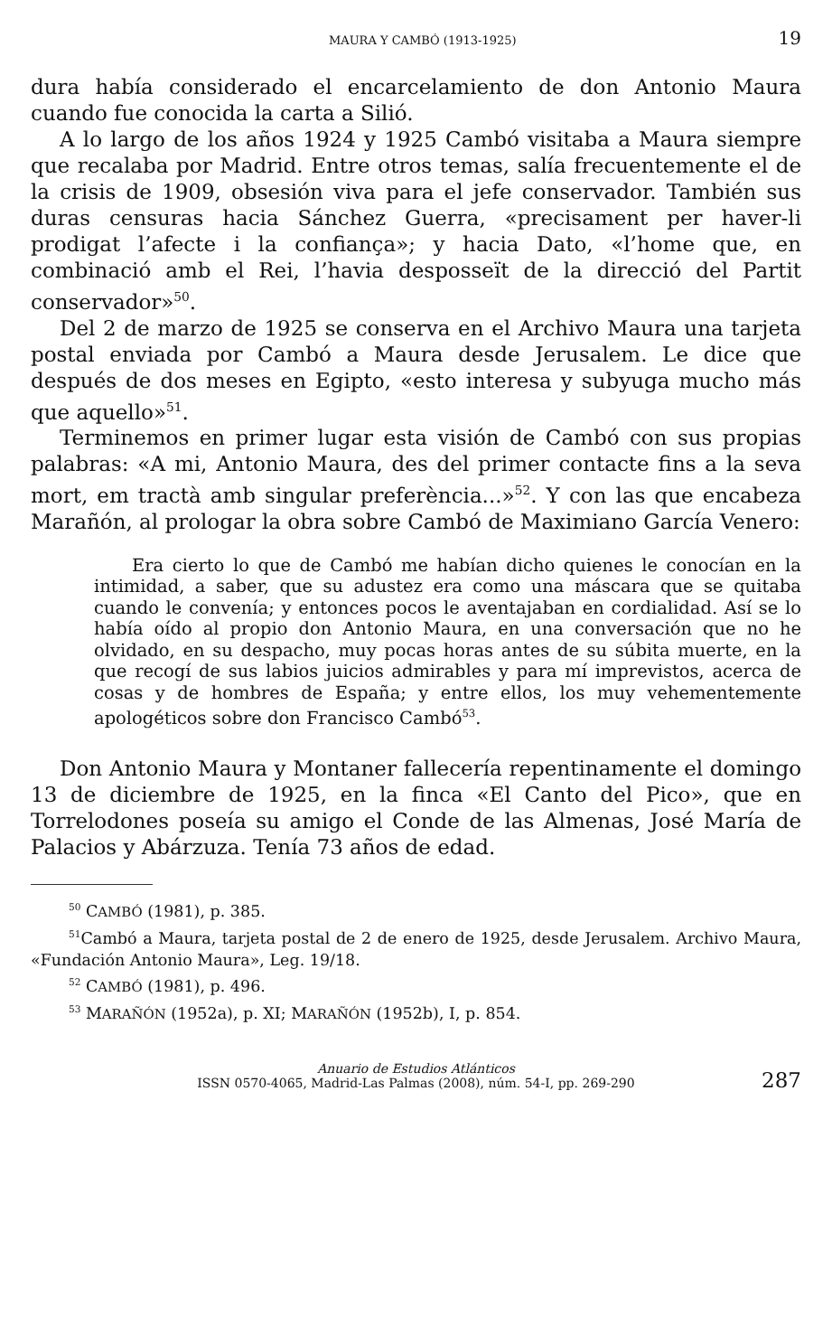MAURA Y CAMBÓ (1913-1925) 19
dura había considerado el encarcelamiento de don Antonio Maura cuando fue conocida la carta a Silió.
A lo largo de los años 1924 y 1925 Cambó visitaba a Maura siempre que recalaba por Madrid. Entre otros temas, salía frecuentemente el de la crisis de 1909, obsesión viva para el jefe conservador. También sus duras censuras hacia Sánchez Guerra, «precisament per haver-li prodigat l’afecte i la confiança»; y hacia Dato, «l’home que, en combinació amb el Rei, l’havia desposseït de la direcció del Partit conservador»<sup>50</sup>.
Del 2 de marzo de 1925 se conserva en el Archivo Maura una tarjeta postal enviada por Cambó a Maura desde Jerusalem. Le dice que después de dos meses en Egipto, «esto interesa y subyuga mucho más que aquello»<sup>51</sup>.
Terminemos en primer lugar esta visión de Cambó con sus propias palabras: «A mi, Antonio Maura, des del primer contacte fins a la seva mort, em tractà amb singular preferència...»<sup>52</sup>. Y con las que encabeza Marañón, al prologar la obra sobre Cambó de Maximiano García Venero:
Era cierto lo que de Cambó me habían dicho quienes le conocían en la intimidad, a saber, que su adustez era como una máscara que se quitaba cuando le convenía; y entonces pocos le aventajaban en cordialidad. Así se lo había oído al propio don Antonio Maura, en una conversación que no he olvidado, en su despacho, muy pocas horas antes de su súbita muerte, en la que recogí de sus labios juicios admirables y para mí imprevistos, acerca de cosas y de hombres de España; y entre ellos, los muy vehementemente apologéticos sobre don Francisco Cambó<sup>53</sup>.
Don Antonio Maura y Montaner fallecería repentinamente el domingo 13 de diciembre de 1925, en la finca «El Canto del Pico», que en Torrelodones poseía su amigo el Conde de las Almenas, José María de Palacios y Abárzuza. Tenía 73 años de edad.
<sup>50</sup> CAMBÓ (1981), p. 385.
<sup>51</sup> Cambó a Maura, tarjeta postal de 2 de enero de 1925, desde Jerusalem. Archivo Maura, «Fundación Antonio Maura», Leg. 19/18.
<sup>52</sup> CAMBÓ (1981), p. 496.
<sup>53</sup> MARAÑÓN (1952a), p. XI; MARAÑÓN (1952b), I, p. 854.
Anuario de Estudios Atlánticos
ISSN 0570-4065, Madrid-Las Palmas (2008), núm. 54-I, pp. 269-290
287